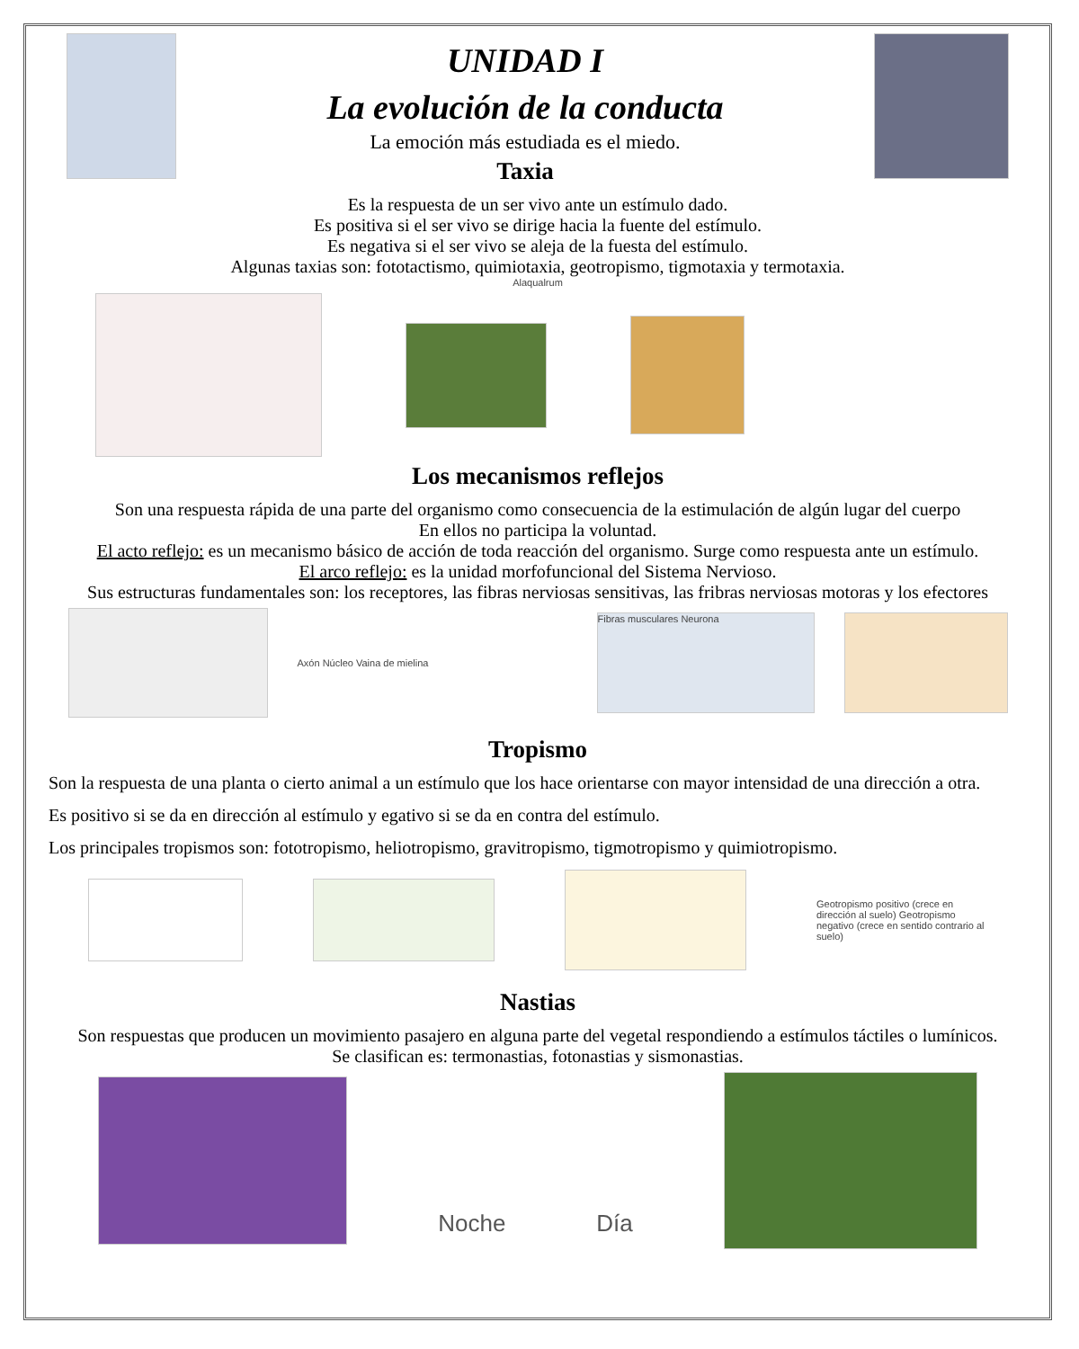UNIDAD I
La evolución de la conducta
La emoción más estudiada es el miedo.
Taxia
Es la respuesta de un ser vivo ante un estímulo dado.
Es positiva si el ser vivo se dirige hacia la fuente del estímulo.
Es negativa si el ser vivo se aleja de la fuesta del estímulo.
Algunas taxias son: fototactismo, quimiotaxia, geotropismo, tigmotaxia y termotaxia.
Alaqualrum
Los mecanismos reflejos
Son una respuesta rápida de una parte del organismo como consecuencia de la estimulación de algún lugar del cuerpo
En ellos no participa la voluntad.
El acto reflejo: es un mecanismo básico de acción de toda reacción del organismo. Surge como respuesta ante un estímulo.
El arco reflejo: es la unidad morfofuncional del Sistema Nervioso.
Sus estructuras fundamentales son: los receptores, las fibras nerviosas sensitivas, las fribras nerviosas motoras y los efectores
Axón Núcleo Vaina de mielina
Fibras musculares Neurona
Tropismo
Son la respuesta de una planta o cierto animal a un estímulo que los hace orientarse con mayor intensidad de una dirección a otra.
Es positivo si se da en dirección al estímulo y egativo si se da en contra del estímulo.
Los principales tropismos son: fototropismo, heliotropismo, gravitropismo, tigmotropismo y quimiotropismo.
Geotropismo positivo (crece en dirección al suelo) Geotropismo negativo (crece en sentido contrario al suelo)
Nastias
Son respuestas que producen un movimiento pasajero en alguna parte del vegetal respondiendo a estímulos táctiles o lumínicos.
Se clasifican es: termonastias, fotonastias y sismonastias.
Noche Día